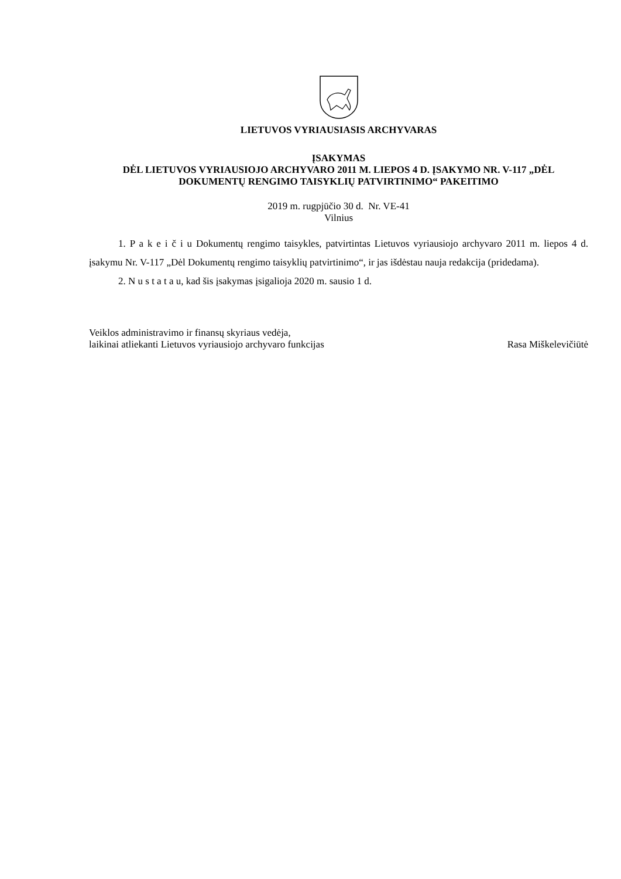LIETUVOS VYRIAUSIASIS ARCHYVARAS
ĮSAKYMAS
DĖL LIETUVOS VYRIAUSIOJO ARCHYVARO 2011 M. LIEPOS 4 D. ĮSAKYMO NR. V-117 „DĖL DOKUMENTŲ RENGIMO TAISYKLIŲ PATVIRTINIMO“ PAKEITIMO
2019 m. rugpjūčio 30 d. Nr. VE-41
Vilnius
1. P a k e i č i u Dokumentų rengimo taisykles, patvirtintas Lietuvos vyriausiojo archyvaro 2011 m. liepos 4 d. įsakymu Nr. V-117 „Dėl Dokumentų rengimo taisyklių patvirtinimo“, ir jas išdėstau nauja redakcija (pridedama).
2. N u s t a t a u, kad šis įsakymas įsigalioja 2020 m. sausio 1 d.
Veiklos administravimo ir finansų skyriaus vedėja,
laikinai atliekanti Lietuvos vyriausiojo archyvaro funkcijas
Rasa Miškelevičiūtė